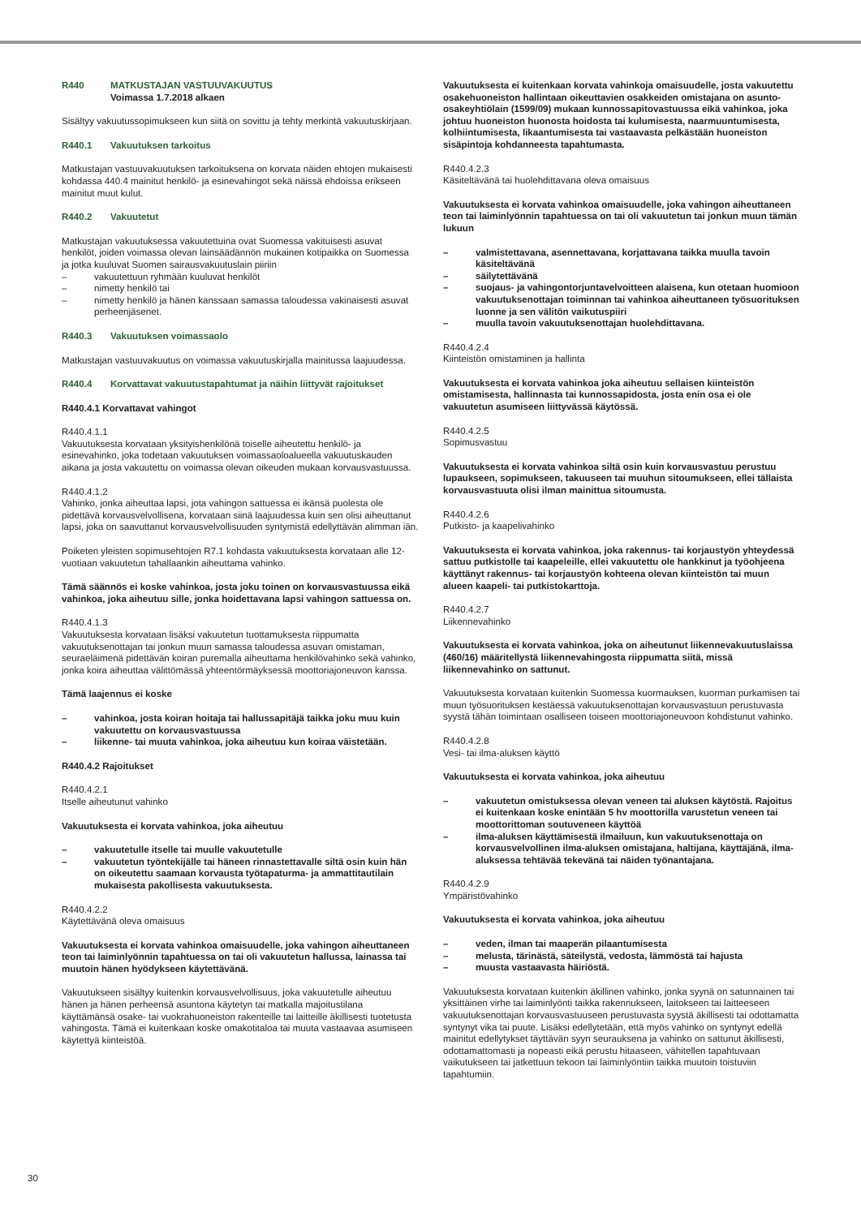R440 MATKUSTAJAN VASTUUVAKUUTUS
Voimassa 1.7.2018 alkaen
Sisältyy vakuutussopimukseen kun siitä on sovittu ja tehty merkintä vakuutuskirjaan.
R440.1 Vakuutuksen tarkoitus
Matkustajan vastuuvakuutuksen tarkoituksena on korvata näiden ehtojen mukaisesti kohdassa 440.4 mainitut henkilö- ja esinevahingot sekä näissä ehdoissa erikseen mainitut muut kulut.
R440.2 Vakuutetut
Matkustajan vakuutuksessa vakuutettuina ovat Suomessa vakituisesti asuvat henkilöt, joiden voimassa olevan lainsäädännön mukainen kotipaikka on Suomessa ja jotka kuuluvat Suomen sairausvakuutuslain piiriin
– vakuutettuun ryhmään kuuluvat henkilöt
– nimetty henkilö tai
– nimetty henkilö ja hänen kanssaan samassa taloudessa vakinaisesti asuvat perheenjäsenet.
R440.3 Vakuutuksen voimassaolo
Matkustajan vastuuvakuutus on voimassa vakuutuskirjalla mainitussa laajuudessa.
R440.4 Korvattavat vakuutustapahtumat ja näihin liittyvät rajoitukset
R440.4.1 Korvattavat vahingot
R440.4.1.1
Vakuutuksesta korvataan yksityishenkilönä toiselle aiheutettu henkilö- ja esinevahinko, joka todetaan vakuutuksen voimassaoloalueella vakuutuskauden aikana ja josta vakuutettu on voimassa olevan oikeuden mukaan korvausvastuussa.
R440.4.1.2
Vahinko, jonka aiheuttaa lapsi, jota vahingon sattuessa ei ikänsä puolesta ole pidettävä korvausvelvollisena, korvataan siinä laajuudessa kuin sen olisi aiheuttanut lapsi, joka on saavuttanut korvausvelvollisuuden syntymistä edellyttävän alimman iän.
Poiketen yleisten sopimusehtojen R7.1 kohdasta vakuutuksesta korvataan alle 12-vuotiaan vakuutetun tahallaankin aiheuttama vahinko.
Tämä säännös ei koske vahinkoa, josta joku toinen on korvausvastuussa eikä vahinkoa, joka aiheutuu sille, jonka hoidettavana lapsi vahingon sattuessa on.
R440.4.1.3
Vakuutuksesta korvataan lisäksi vakuutetun tuottamuksesta riippumatta vakuutuksenottajan tai jonkun muun samassa taloudessa asuvan omistaman, seuraeläimenä pidettävän koiran puremalla aiheuttama henkilövahinko sekä vahinko, jonka koira aiheuttaa välittömässä yhteentörmäyksessä moottoriajoneuvon kanssa.
Tämä laajennus ei koske
– vahinkoa, josta koiran hoitaja tai hallussapitäjä taikka joku muu kuin vakuutettu on korvausvastuussa
– liikenne- tai muuta vahinkoa, joka aiheutuu kun koiraa väistetään.
R440.4.2 Rajoitukset
R440.4.2.1
Itselle aiheutunut vahinko
Vakuutuksesta ei korvata vahinkoa, joka aiheutuu
– vakuutetulle itselle tai muulle vakuutetulle
– vakuutetun työntekijälle tai häneen rinnastettavalle siltä osin kuin hän on oikeutettu saamaan korvausta työtapaturma- ja ammattitautilain mukaisesta pakollisesta vakuutuksesta.
R440.4.2.2
Käytettävänä oleva omaisuus
Vakuutuksesta ei korvata vahinkoa omaisuudelle, joka vahingon aiheuttaneen teon tai laiminlyönnin tapahtuessa on tai oli vakuutetun hallussa, lainassa tai muutoin hänen hyödykseen käytettävänä.
Vakuutukseen sisältyy kuitenkin korvausvelvollisuus, joka vakuutetulle aiheutuu hänen ja hänen perheensä asuntona käytetyn tai matkalla majoitustilana käyttämänsä osake- tai vuokrahuoneiston rakenteille tai laitteille äkillisesti tuotetusta vahingosta. Tämä ei kuitenkaan koske omakotitaloa tai muuta vastaavaa asumiseen käytettyä kiinteistöä.
Vakuutuksesta ei kuitenkaan korvata vahinkoja omaisuudelle, josta vakuutettu osakehuoneiston hallintaan oikeuttavien osakkeiden omistajana on asunto-osakeyhtiölain (1599/09) mukaan kunnossapitovastuussa eikä vahinkoa, joka johtuu huoneiston huonosta hoidosta tai kulumisesta, naarmuuntumisesta, kolhiintumisesta, likaantumisesta tai vastaavasta pelkästään huoneiston sisäpintoja kohdanneesta tapahtumasta.
R440.4.2.3
Käsiteltävänä tai huolehdittavana oleva omaisuus
Vakuutuksesta ei korvata vahinkoa omaisuudelle, joka vahingon aiheuttaneen teon tai laiminlyönnin tapahtuessa on tai oli vakuutetun tai jonkun muun tämän lukuun
– valmistettavana, asennettavana, korjattavana taikka muulla tavoin käsiteltävänä
– säilytettävänä
– suojaus- ja vahingontorjuntavelvoitteen alaisena, kun otetaan huomioon vakuutuksenottajan toiminnan tai vahinkoa aiheuttaneen työsuorituksen luonne ja sen välitön vaikutuspiiri
– muulla tavoin vakuutuksenottajan huolehdittavana.
R440.4.2.4
Kiinteistön omistaminen ja hallinta
Vakuutuksesta ei korvata vahinkoa joka aiheutuu sellaisen kiinteistön omistamisesta, hallinnasta tai kunnossapidosta, josta enin osa ei ole vakuutetun asumiseen liittyvässä käytössä.
R440.4.2.5
Sopimusvastuu
Vakuutuksesta ei korvata vahinkoa siltä osin kuin korvausvastuu perustuu lupaukseen, sopimukseen, takuuseen tai muuhun sitoumukseen, ellei tällaista korvausvastuuta olisi ilman mainittua sitoumusta.
R440.4.2.6
Putkisto- ja kaapelivahinko
Vakuutuksesta ei korvata vahinkoa, joka rakennus- tai korjaustyön yhteydessä sattuu putkistolle tai kaapeleille, ellei vakuutettu ole hankkinut ja työohjeena käyttänyt rakennus- tai korjaustyön kohteena olevan kiinteistön tai muun alueen kaapeli- tai putkistokarttoja.
R440.4.2.7
Liikennevahinko
Vakuutuksesta ei korvata vahinkoa, joka on aiheutunut liikennevakuutuslaissa (460/16) määritellystä liikennevahingosta riippumatta siitä, missä liikennevahinko on sattunut.
Vakuutuksesta korvataan kuitenkin Suomessa kuormauksen, kuorman purkamisen tai muun työsuorituksen kestäessä vakuutuksenottajan korvausvastuun perustuvasta syystä tähän toimintaan osalliseen toiseen moottoriajoneuvoon kohdistunut vahinko.
R440.4.2.8
Vesi- tai ilma-aluksen käyttö
Vakuutuksesta ei korvata vahinkoa, joka aiheutuu
– vakuutetun omistuksessa olevan veneen tai aluksen käytöstä. Rajoitus ei kuitenkaan koske enintään 5 hv moottorilla varustetun veneen tai moottorittoman soutuveneen käyttöä
– ilma-aluksen käyttämisestä ilmailuun, kun vakuutuksenottaja on korvausvelvollinen ilma-aluksen omistajana, haltijana, käyttäjänä, ilma-aluksessa tehtävää tekevänä tai näiden työnantajana.
R440.4.2.9
Ympäristövahinko
Vakuutuksesta ei korvata vahinkoa, joka aiheutuu
– veden, ilman tai maaperän pilaantumisesta
– melusta, tärinästä, säteilystä, vedosta, lämmöstä tai hajusta
– muusta vastaavasta häiriöstä.
Vakuutuksesta korvataan kuitenkin äkillinen vahinko, jonka syynä on satunnainen tai yksittäinen virhe tai laiminlyönti taikka rakennukseen, laitokseen tai laitteeseen vakuutuksenottajan korvausvastuuseen perustuvasta syystä äkillisesti tai odottamatta syntynyt vika tai puute. Lisäksi edellytetään, että myös vahinko on syntynyt edellä mainitut edellytykset täyttävän syyn seurauksena ja vahinko on sattunut äkillisesti, odottamattomasti ja nopeasti eikä perustu hitaaseen, vähitellen tapahtuvaan vaikutukseen tai jatkettuun tekoon tai laiminlyöntiin taikka muutoin toistuviin tapahtumiin.
30